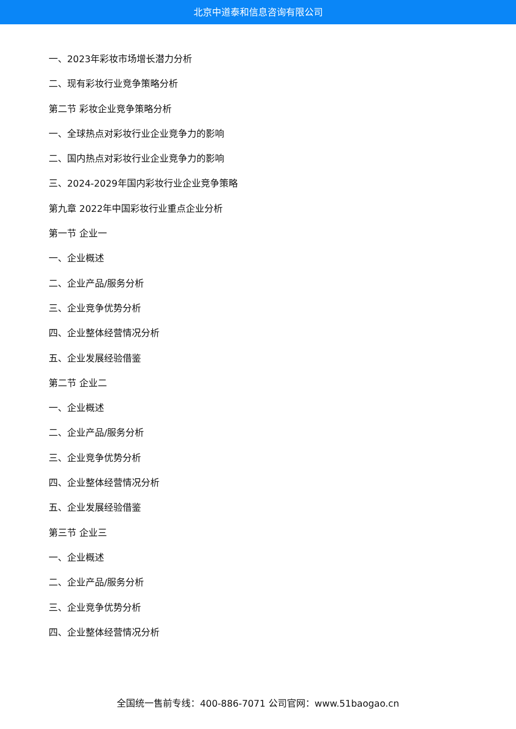北京中道泰和信息咨询有限公司
一、2023年彩妆市场增长潜力分析
二、现有彩妆行业竞争策略分析
第二节 彩妆企业竞争策略分析
一、全球热点对彩妆行业企业竞争力的影响
二、国内热点对彩妆行业企业竞争力的影响
三、2024-2029年国内彩妆行业企业竞争策略
第九章 2022年中国彩妆行业重点企业分析
第一节 企业一
一、企业概述
二、企业产品/服务分析
三、企业竞争优势分析
四、企业整体经营情况分析
五、企业发展经验借鉴
第二节 企业二
一、企业概述
二、企业产品/服务分析
三、企业竞争优势分析
四、企业整体经营情况分析
五、企业发展经验借鉴
第三节 企业三
一、企业概述
二、企业产品/服务分析
三、企业竞争优势分析
四、企业整体经营情况分析
全国统一售前专线：400-886-7071 公司官网：www.51baogao.cn